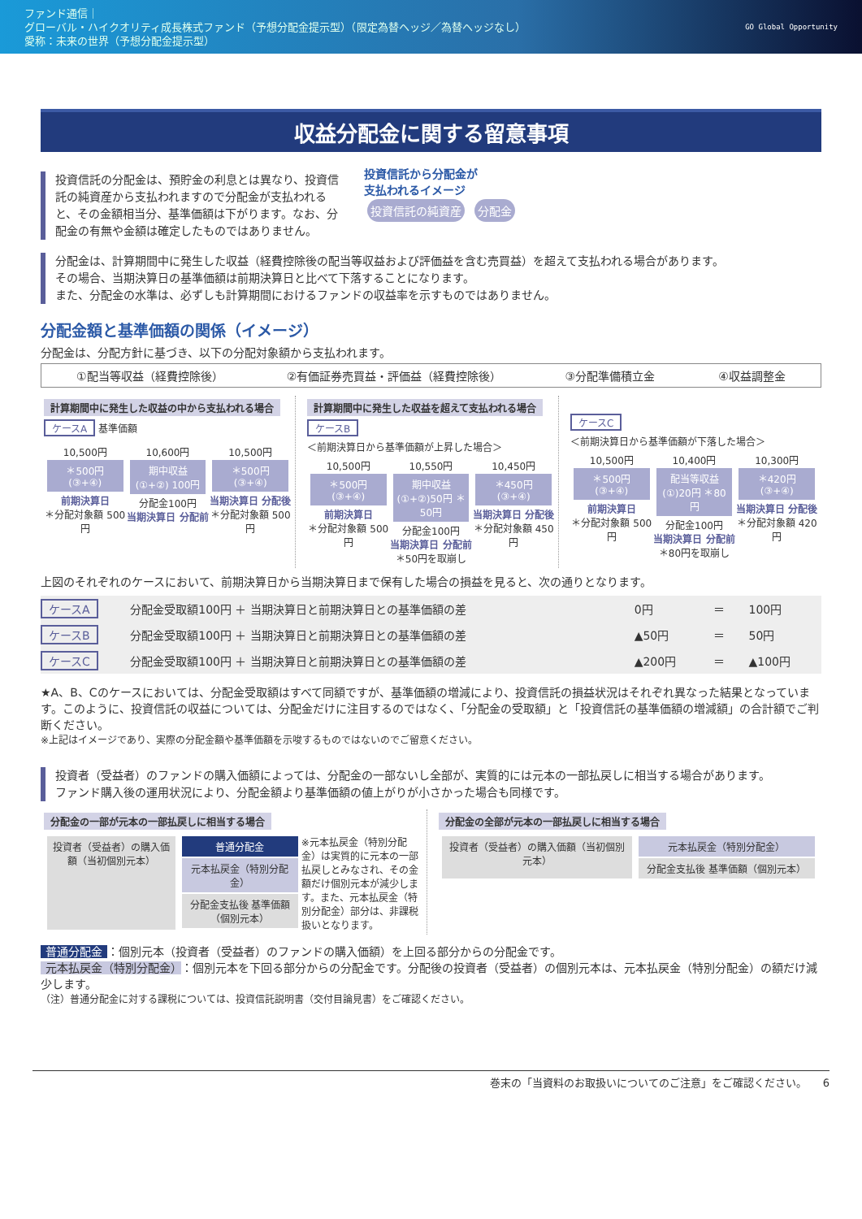ファンド通信｜
グローバル・ハイクオリティ成長株式ファンド（予想分配金提示型）（限定為替ヘッジ／為替ヘッジなし）
愛称：未来の世界（予想分配金提示型）
GO Global Opportunity
収益分配金に関する留意事項
投資信託の分配金は、預貯金の利息とは異なり、投資信託の純資産から支払われますので分配金が支払われると、その金額相当分、基準価額は下がります。なお、分配金の有無や金額は確定したものではありません。
投資信託から分配金が
支払われるイメージ
投資信託の純資産 分配金
分配金は、計算期間中に発生した収益（経費控除後の配当等収益および評価益を含む売買益）を超えて支払われる場合があります。
その場合、当期決算日の基準価額は前期決算日と比べて下落することになります。
また、分配金の水準は、必ずしも計算期間におけるファンドの収益率を示すものではありません。
分配金額と基準価額の関係（イメージ）
分配金は、分配方針に基づき、以下の分配対象額から支払われます。
①配当等収益（経費控除後） ②有価証券売買益・評価益（経費控除後） ③分配準備積立金 ④収益調整金
計算期間中に発生した収益の中から支払われる場合
ケースA 基準価額
10,500円
＊500円 (③+④)
前期決算日
＊分配対象額 500円
10,600円
期中収益 (①+②) 100円
分配金100円
当期決算日 分配前
10,500円
＊500円 (③+④)
当期決算日 分配後
＊分配対象額 500円
計算期間中に発生した収益を超えて支払われる場合
ケースB
＜前期決算日から基準価額が上昇した場合＞
10,500円
＊500円 (③+④)
前期決算日
＊分配対象額 500円
10,550円
期中収益 (①+②)50円 ＊50円
分配金100円
当期決算日 分配前
＊50円を取崩し
10,450円
＊450円 (③+④)
当期決算日 分配後
＊分配対象額 450円
ケースC
＜前期決算日から基準価額が下落した場合＞
10,500円
＊500円 (③+④)
前期決算日
＊分配対象額 500円
10,400円
配当等収益 (①)20円 ＊80円
分配金100円
当期決算日 分配前
＊80円を取崩し
10,300円
＊420円 (③+④)
当期決算日 分配後
＊分配対象額 420円
上図のそれぞれのケースにおいて、前期決算日から当期決算日まで保有した場合の損益を見ると、次の通りとなります。
| ケースA | 分配金受取額100円 ＋ 当期決算日と前期決算日との基準価額の差 | 0円 | ＝ | 100円 |
| ケースB | 分配金受取額100円 ＋ 当期決算日と前期決算日との基準価額の差 | ▲50円 | ＝ | 50円 |
| ケースC | 分配金受取額100円 ＋ 当期決算日と前期決算日との基準価額の差 | ▲200円 | ＝ | ▲100円 |
★A、B、Cのケースにおいては、分配金受取額はすべて同額ですが、基準価額の増減により、投資信託の損益状況はそれぞれ異なった結果となっています。このように、投資信託の収益については、分配金だけに注目するのではなく、「分配金の受取額」と「投資信託の基準価額の増減額」の合計額でご判断ください。
※上記はイメージであり、実際の分配金額や基準価額を示唆するものではないのでご留意ください。
投資者（受益者）のファンドの購入価額によっては、分配金の一部ないし全部が、実質的には元本の一部払戻しに相当する場合があります。
ファンド購入後の運用状況により、分配金額より基準価額の値上がりが小さかった場合も同様です。
分配金の一部が元本の一部払戻しに相当する場合
投資者（受益者）の購入価額（当初個別元本）
普通分配金
元本払戻金（特別分配金）
分配金支払後 基準価額（個別元本）
※元本払戻金（特別分配金）は実質的に元本の一部払戻しとみなされ、その金額だけ個別元本が減少します。また、元本払戻金（特別分配金）部分は、非課税扱いとなります。
分配金の全部が元本の一部払戻しに相当する場合
投資者（受益者）の購入価額（当初個別元本）
元本払戻金（特別分配金）
分配金支払後 基準価額（個別元本）
普通分配金 ：個別元本（投資者（受益者）のファンドの購入価額）を上回る部分からの分配金です。
元本払戻金（特別分配金） ：個別元本を下回る部分からの分配金です。分配後の投資者（受益者）の個別元本は、元本払戻金（特別分配金）の額だけ減少します。
（注）普通分配金に対する課税については、投資信託説明書（交付目論見書）をご確認ください。
巻末の「当資料のお取扱いについてのご注意」をご確認ください。　　6